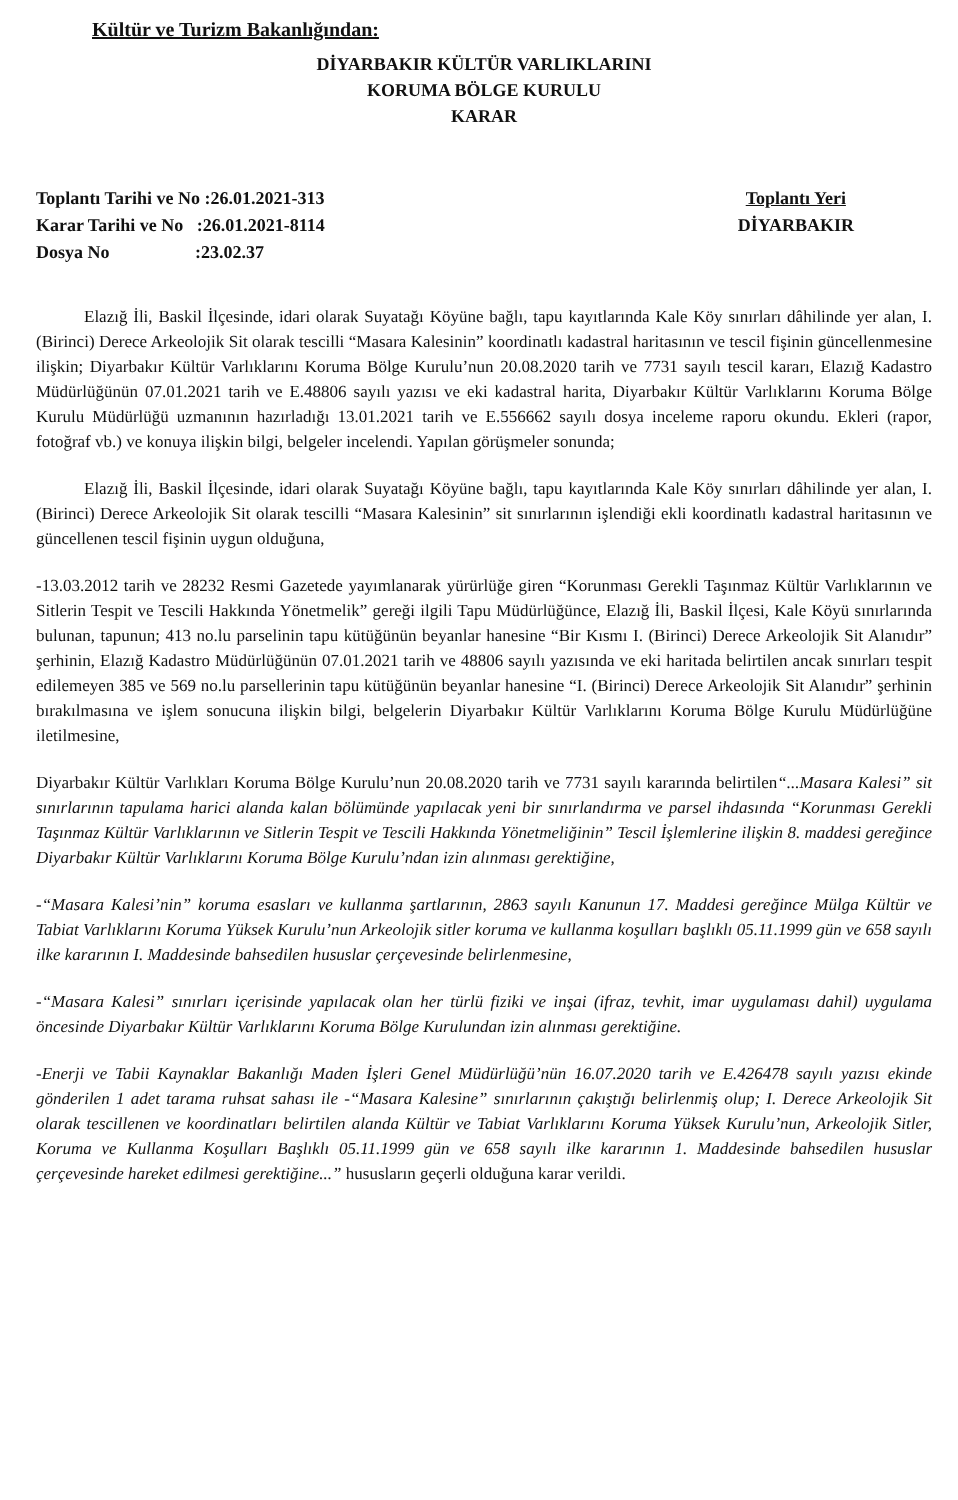Kültür ve Turizm Bakanlığından:
DİYARBAKIR KÜLTÜR VARLIKLARINI
KORUMA BÖLGE KURULU
KARAR
Toplantı Tarihi ve No :26.01.2021-313
Karar Tarihi ve No :26.01.2021-8114
Dosya No :23.02.37
Toplantı Yeri
DİYARBAKIR
Elazığ İli, Baskil İlçesinde, idari olarak Suyatağı Köyüne bağlı, tapu kayıtlarında Kale Köy sınırları dâhilinde yer alan, I. (Birinci) Derece Arkeolojik Sit olarak tescilli “Masara Kalesinin” koordinatlı kadastral haritasının ve tescil fişinin güncellenmesine ilişkin; Diyarbakır Kültür Varlıklarını Koruma Bölge Kurulu’nun 20.08.2020 tarih ve 7731 sayılı tescil kararı, Elazığ Kadastro Müdürlüğünün 07.01.2021 tarih ve E.48806 sayılı yazısı ve eki kadastral harita, Diyarbakır Kültür Varlıklarını Koruma Bölge Kurulu Müdürlüğü uzmanının hazırladığı 13.01.2021 tarih ve E.556662 sayılı dosya inceleme raporu okundu. Ekleri (rapor, fotoğraf vb.) ve konuya ilişkin bilgi, belgeler incelendi. Yapılan görüşmeler sonunda;
Elazığ İli, Baskil İlçesinde, idari olarak Suyatağı Köyüne bağlı, tapu kayıtlarında Kale Köy sınırları dâhilinde yer alan, I. (Birinci) Derece Arkeolojik Sit olarak tescilli “Masara Kalesinin” sit sınırlarının işlendiği ekli koordinatlı kadastral haritasının ve güncellenen tescil fişinin uygun olduğuna,
-13.03.2012 tarih ve 28232 Resmi Gazetede yayımlanarak yürürlüğe giren “Korunması Gerekli Taşınmaz Kültür Varlıklarının ve Sitlerin Tespit ve Tescili Hakkında Yönetmelik” gereği ilgili Tapu Müdürlüğünce, Elazığ İli, Baskil İlçesi, Kale Köyü sınırlarında bulunan, tapunun; 413 no.lu parselinin tapu kütüğünün beyanlar hanesine “Bir Kısmı I. (Birinci) Derece Arkeolojik Sit Alanıdır” şerhinin, Elazığ Kadastro Müdürlüğünün 07.01.2021 tarih ve 48806 sayılı yazısında ve eki haritada belirtilen ancak sınırları tespit edilemeyen 385 ve 569 no.lu parsellerinin tapu kütüğünün beyanlar hanesine “I. (Birinci) Derece Arkeolojik Sit Alanıdır” şerhinin bırakılmasına ve işlem sonucuna ilişkin bilgi, belgelerin Diyarbakır Kültür Varlıklarını Koruma Bölge Kurulu Müdürlüğüne iletilmesine,
Diyarbakır Kültür Varlıkları Koruma Bölge Kurulu’nun 20.08.2020 tarih ve 7731 sayılı kararında belirtilen“...Masara Kalesi” sit sınırlarının tapulama harici alanda kalan bölümünde yapılacak yeni bir sınırlandırma ve parsel ihdasında “Korunması Gerekli Taşınmaz Kültür Varlıklarının ve Sitlerin Tespit ve Tescili Hakkında Yönetmeliğinin” Tescil İşlemlerine ilişkin 8. maddesi gereğince Diyarbakır Kültür Varlıklarını Koruma Bölge Kurulu’ndan izin alınması gerektiğine,
-“Masara Kalesi’nin” koruma esasları ve kullanma şartlarının, 2863 sayılı Kanunun 17. Maddesi gereğince Mülga Kültür ve Tabiat Varlıklarını Koruma Yüksek Kurulu’nun Arkeolojik sitler koruma ve kullanma koşulları başlıklı 05.11.1999 gün ve 658 sayılı ilke kararının I. Maddesinde bahsedilen hususlar çerçevesinde belirlenmesine,
-“Masara Kalesi” sınırları içerisinde yapılacak olan her türlü fiziki ve inşai (ifraz, tevhit, imar uygulaması dahil) uygulama öncesinde Diyarbakır Kültür Varlıklarını Koruma Bölge Kurulundan izin alınması gerektiğine.
-Enerji ve Tabii Kaynaklar Bakanlığı Maden İşleri Genel Müdürlüğü’nün 16.07.2020 tarih ve E.426478 sayılı yazısı ekinde gönderilen 1 adet tarama ruhsat sahası ile -“Masara Kalesine” sınırlarının çakıştığı belirlenmiş olup; I. Derece Arkeolojik Sit olarak tescillenen ve koordinatları belirtilen alanda Kültür ve Tabiat Varlıklarını Koruma Yüksek Kurulu’nun, Arkeolojik Sitler, Koruma ve Kullanma Koşulları Başlıklı 05.11.1999 gün ve 658 sayılı ilke kararının 1. Maddesinde bahsedilen hususlar çerçevesinde hareket edilmesi gerektiğine...” hususların geçerli olduğuna karar verildi.